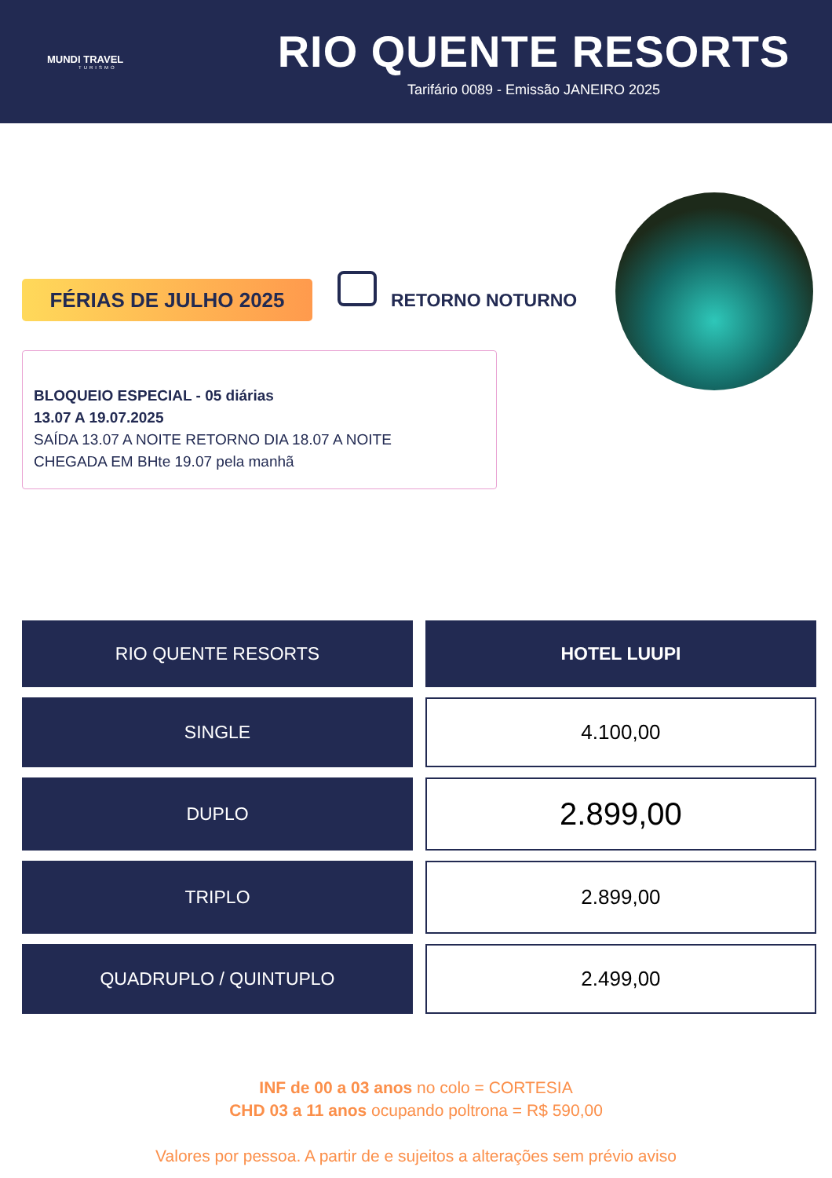MUNDI TRAVEL
TURISMO
RIO QUENTE RESORTS
Tarifário 0089 - Emissão JANEIRO 2025
FÉRIAS DE JULHO 2025
RETORNO NOTURNO
BLOQUEIO ESPECIAL - 05 diárias
13.07 A 19.07.2025
SAÍDA 13.07 A NOITE RETORNO DIA 18.07 A NOITE
CHEGADA EM BHte 19.07 pela manhã
| RIO QUENTE RESORTS | | HOTEL LUUPI |
| SINGLE | | 4.100,00 |
| DUPLO | | 2.899,00 |
| TRIPLO | | 2.899,00 |
| QUADRUPLO / QUINTUPLO | | 2.499,00 |
INF de 00 a 03 anos no colo = CORTESIA
CHD 03 a 11 anos ocupando poltrona = R$ 590,00
Valores por pessoa. A partir de e sujeitos a alterações sem prévio aviso